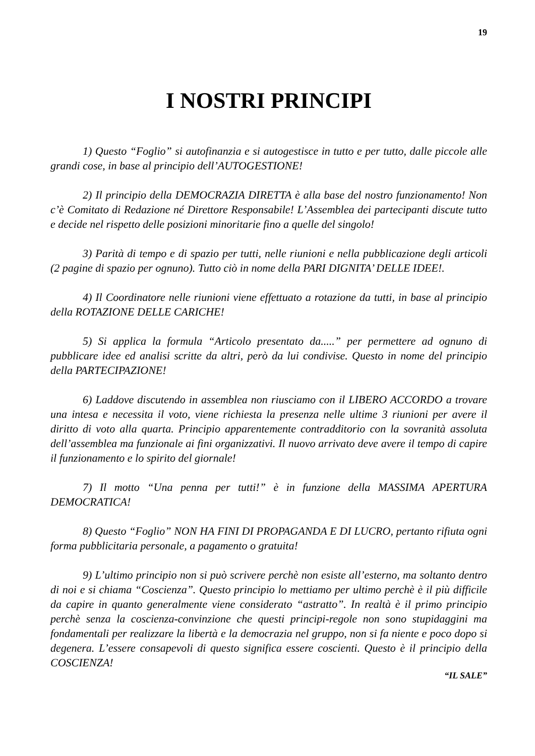19
I NOSTRI PRINCIPI
1) Questo “Foglio” si autofinanzia e si autogestisce in tutto e per tutto, dalle piccole alle grandi cose, in base al principio dell’AUTOGESTIONE!
2) Il principio della DEMOCRAZIA DIRETTA è alla base del nostro funzionamento! Non c’è Comitato di Redazione né Direttore Responsabile! L’Assemblea dei partecipanti discute tutto e decide nel rispetto delle posizioni minoritarie fino a quelle del singolo!
3) Parità di tempo e di spazio per tutti, nelle riunioni e nella pubblicazione degli articoli (2 pagine di spazio per ognuno). Tutto ciò in nome della PARI DIGNITA’ DELLE IDEE!.
4) Il Coordinatore nelle riunioni viene effettuato a rotazione da tutti, in base al principio della ROTAZIONE DELLE CARICHE!
5) Si applica la formula “Articolo presentato da.....” per permettere ad ognuno di pubblicare idee ed analisi scritte da altri, però da lui condivise. Questo in nome del principio della PARTECIPAZIONE!
6) Laddove discutendo in assemblea non riusciamo con il LIBERO ACCORDO a trovare una intesa e necessita il voto, viene richiesta la presenza nelle ultime 3 riunioni per avere il diritto di voto alla quarta. Principio apparentemente contradditorio con la sovranità assoluta dell’assemblea ma funzionale ai fini organizzativi. Il nuovo arrivato deve avere il tempo di capire il funzionamento e lo spirito del giornale!
7) Il motto “Una penna per tutti!” è in funzione della MASSIMA APERTURA DEMOCRATICA!
8) Questo “Foglio” NON HA FINI DI PROPAGANDA E DI LUCRO, pertanto rifiuta ogni forma pubblicitaria personale, a pagamento o gratuita!
9) L’ultimo principio non si può scrivere perchè non esiste all’esterno, ma soltanto dentro di noi e si chiama “Coscienza”. Questo principio lo mettiamo per ultimo perchè è il più difficile da capire in quanto generalmente viene considerato “astratto”. In realtà è il primo principio perchè senza la coscienza-convinzione che questi principi-regole non sono stupidaggini ma fondamentali per realizzare la libertà e la democrazia nel gruppo, non si fa niente e poco dopo si degenera. L’essere consapevoli di questo significa essere coscienti. Questo è il principio della COSCIENZA!
“IL SALE”